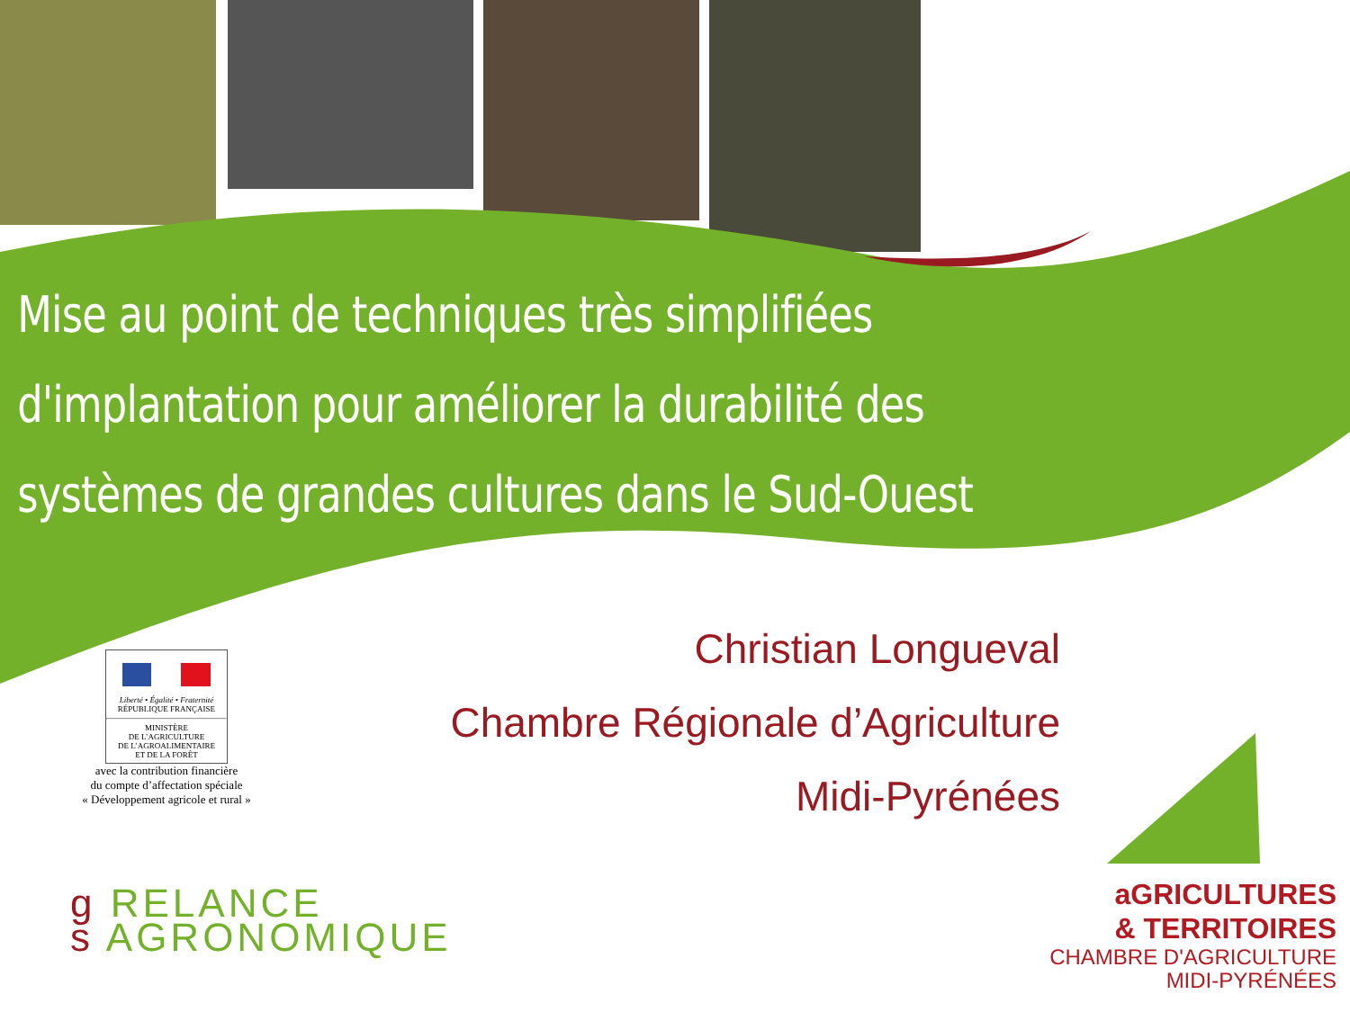Mise au point de techniques très simplifiées
d'implantation pour améliorer la durabilité des
systèmes de grandes cultures dans le Sud-Ouest
Christian Longueval
Chambre Régionale d’Agriculture
Midi-Pyrénées
Liberté • Égalité • Fraternité
RÉPUBLIQUE FRANÇAISE
MINISTÈRE
DE L’AGRICULTURE
DE L’AGROALIMENTAIRE
ET DE LA FORÊT
avec la contribution financière
du compte d’affectation spéciale
« Développement agricole et rural »
g RELANCE
s AGRONOMIQUE
aGRICULTURES
& TERRITOIRES
CHAMBRE D'AGRICULTURE
MIDI-PYRÉNÉES